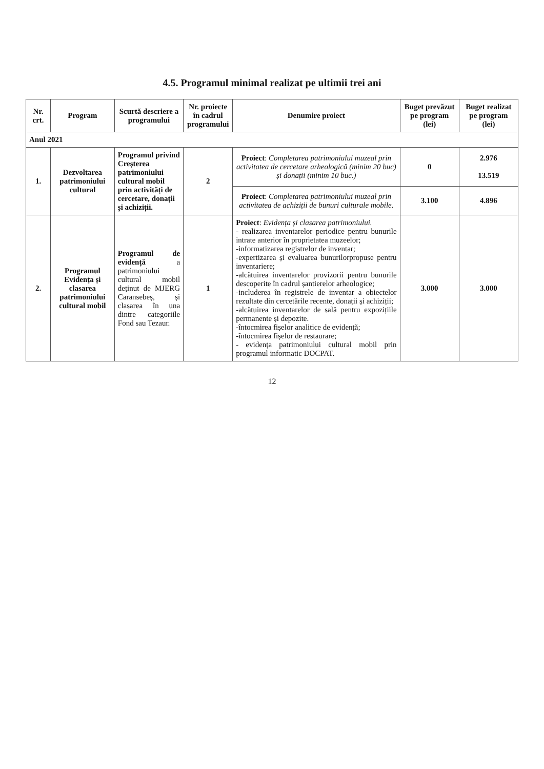4.5. Programul minimal realizat pe ultimii trei ani
| Nr. crt. | Program | Scurtă descriere a programului | Nr. proiecte în cadrul programului | Denumire proiect | Buget prevăzut pe program (lei) | Buget realizat pe program (lei) |
| --- | --- | --- | --- | --- | --- | --- |
| Anul 2021 | | | | | | |
| 1. | Dezvoltarea patrimoniului cultural | Programul privind Creșterea patrimoniului cultural mobil prin activități de cercetare, donații și achiziții. | 2 | Proiect : Completarea patrimoniului muzeal prin activitatea de cercetare arheologică (minim 20 buc) și donații (minim 10 buc.) | 0 | 2.976 13.519 |
| | | | | Proiect : Completarea patrimoniului muzeal prin activitatea de achiziții de bunuri culturale mobile. | 3.100 | 4.896 |
| 2. | Programul Evidența și clasarea patrimoniului cultural mobil | Programul de evidență a patrimoniului cultural mobil deținut de MJERG Caransebeș, și clasarea în una dintre categoriile Fond sau Tezaur. | 1 | Proiect : Evidența și clasarea patrimoniului. - realizarea inventarelor periodice pentru bunurile intrate anterior în proprietatea muzeelor; -informatizarea registrelor de inventar; -expertizarea și evaluarea bunurilorpropuse pentru inventariere; -alcătuirea inventarelor provizorii pentru bunurile descoperite în cadrul șantierelor arheologice; -includerea în registrele de inventar a obiectelor rezultate din cercetările recente, donații și achiziții; -alcătuirea inventarelor de sală pentru expozițiile permanente și depozite. -întocmirea fișelor analitice de evidență; -întocmirea fișelor de restaurare; - evidența patrimoniului cultural mobil prin programul informatic DOCPAT. | 3.000 | 3.000 |
12